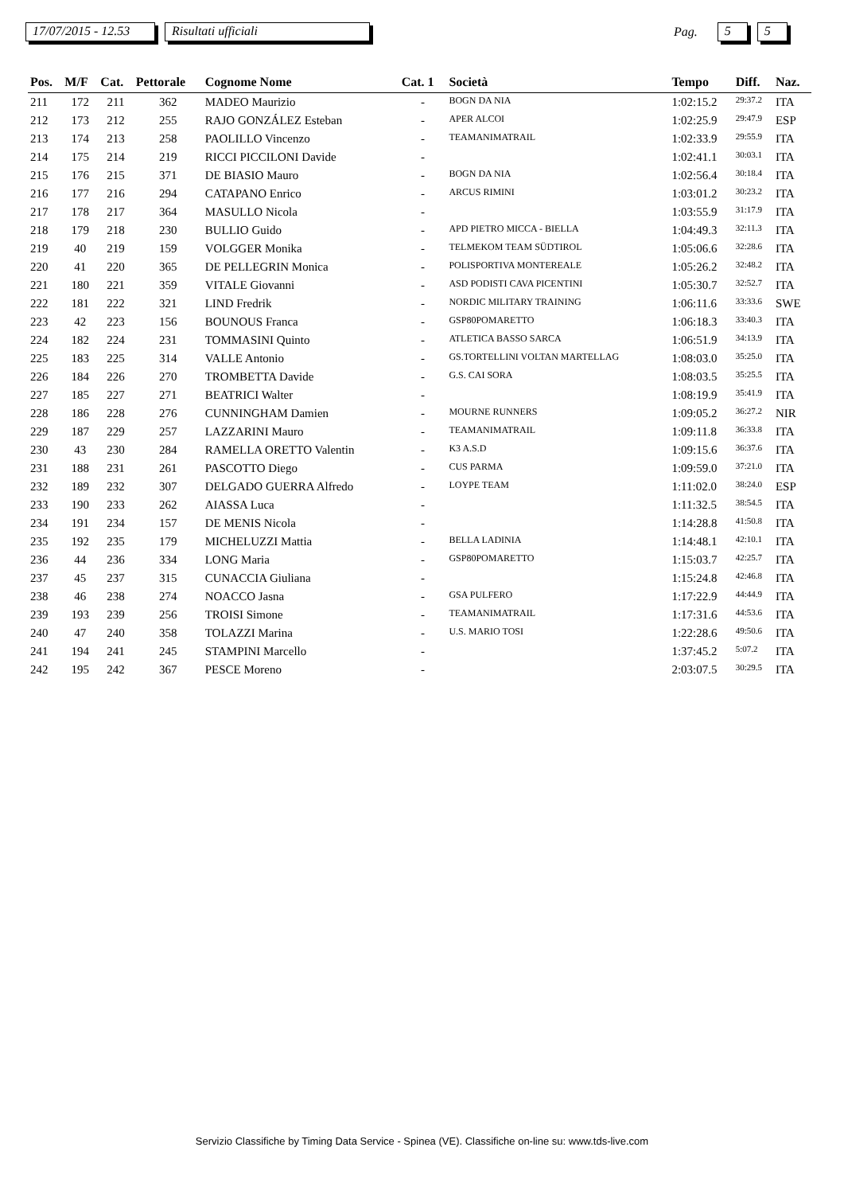17/07/2015 - 12.53 Risultati ufficiali Pag. 5 5
| Pos. | M/F | Cat. | Pettorale | Cognome Nome | Cat. 1 | Società | Tempo | Diff. | Naz. |
| --- | --- | --- | --- | --- | --- | --- | --- | --- | --- |
| 211 | 172 | 211 | 362 | MADEO Maurizio | - | BOGN DA NIA | 1:02:15.2 | 29:37.2 | ITA |
| 212 | 173 | 212 | 255 | RAJO GONZÁLEZ Esteban | - | APER ALCOI | 1:02:25.9 | 29:47.9 | ESP |
| 213 | 174 | 213 | 258 | PAOLILLO Vincenzo | - | TEAMANIMATRAIL | 1:02:33.9 | 29:55.9 | ITA |
| 214 | 175 | 214 | 219 | RICCI PICCILONI Davide | - | | 1:02:41.1 | 30:03.1 | ITA |
| 215 | 176 | 215 | 371 | DE BIASIO Mauro | - | BOGN DA NIA | 1:02:56.4 | 30:18.4 | ITA |
| 216 | 177 | 216 | 294 | CATAPANO Enrico | - | ARCUS RIMINI | 1:03:01.2 | 30:23.2 | ITA |
| 217 | 178 | 217 | 364 | MASULLO Nicola | - | | 1:03:55.9 | 31:17.9 | ITA |
| 218 | 179 | 218 | 230 | BULLIO Guido | - | APD PIETRO MICCA - BIELLA | 1:04:49.3 | 32:11.3 | ITA |
| 219 | 40 | 219 | 159 | VOLGGER Monika | - | TELMEKOM TEAM SÜDTIROL | 1:05:06.6 | 32:28.6 | ITA |
| 220 | 41 | 220 | 365 | DE PELLEGRIN Monica | - | POLISPORTIVA MONTEREALE | 1:05:26.2 | 32:48.2 | ITA |
| 221 | 180 | 221 | 359 | VITALE Giovanni | - | ASD PODISTI CAVA PICENTINI | 1:05:30.7 | 32:52.7 | ITA |
| 222 | 181 | 222 | 321 | LIND Fredrik | - | NORDIC MILITARY TRAINING | 1:06:11.6 | 33:33.6 | SWE |
| 223 | 42 | 223 | 156 | BOUNOUS Franca | - | GSP80POMARETTO | 1:06:18.3 | 33:40.3 | ITA |
| 224 | 182 | 224 | 231 | TOMMASINI Quinto | - | ATLETICA BASSO SARCA | 1:06:51.9 | 34:13.9 | ITA |
| 225 | 183 | 225 | 314 | VALLE Antonio | - | GS.TORTELLINI VOLTAN MARTELLAG | 1:08:03.0 | 35:25.0 | ITA |
| 226 | 184 | 226 | 270 | TROMBETTA Davide | - | G.S. CAI SORA | 1:08:03.5 | 35:25.5 | ITA |
| 227 | 185 | 227 | 271 | BEATRICI Walter | - | | 1:08:19.9 | 35:41.9 | ITA |
| 228 | 186 | 228 | 276 | CUNNINGHAM Damien | - | MOURNE RUNNERS | 1:09:05.2 | 36:27.2 | NIR |
| 229 | 187 | 229 | 257 | LAZZARINI Mauro | - | TEAMANIMATRAIL | 1:09:11.8 | 36:33.8 | ITA |
| 230 | 43 | 230 | 284 | RAMELLA ORETTO Valentin | - | K3 A.S.D | 1:09:15.6 | 36:37.6 | ITA |
| 231 | 188 | 231 | 261 | PASCOTTO Diego | - | CUS PARMA | 1:09:59.0 | 37:21.0 | ITA |
| 232 | 189 | 232 | 307 | DELGADO GUERRA Alfredo | - | LOYPE TEAM | 1:11:02.0 | 38:24.0 | ESP |
| 233 | 190 | 233 | 262 | AIASSA Luca | - | | 1:11:32.5 | 38:54.5 | ITA |
| 234 | 191 | 234 | 157 | DE MENIS Nicola | - | | 1:14:28.8 | 41:50.8 | ITA |
| 235 | 192 | 235 | 179 | MICHELUZZI Mattia | - | BELLA LADINIA | 1:14:48.1 | 42:10.1 | ITA |
| 236 | 44 | 236 | 334 | LONG Maria | - | GSP80POMARETTO | 1:15:03.7 | 42:25.7 | ITA |
| 237 | 45 | 237 | 315 | CUNACCIA Giuliana | - | | 1:15:24.8 | 42:46.8 | ITA |
| 238 | 46 | 238 | 274 | NOACCO Jasna | - | GSA PULFERO | 1:17:22.9 | 44:44.9 | ITA |
| 239 | 193 | 239 | 256 | TROISI Simone | - | TEAMANIMATRAIL | 1:17:31.6 | 44:53.6 | ITA |
| 240 | 47 | 240 | 358 | TOLAZZI Marina | - | U.S. MARIO TOSI | 1:22:28.6 | 49:50.6 | ITA |
| 241 | 194 | 241 | 245 | STAMPINI Marcello | - | | 1:37:45.2 | 5:07.2 | ITA |
| 242 | 195 | 242 | 367 | PESCE Moreno | - | | 2:03:07.5 | 30:29.5 | ITA |
Servizio Classifiche by Timing Data Service - Spinea (VE). Classifiche on-line su: www.tds-live.com